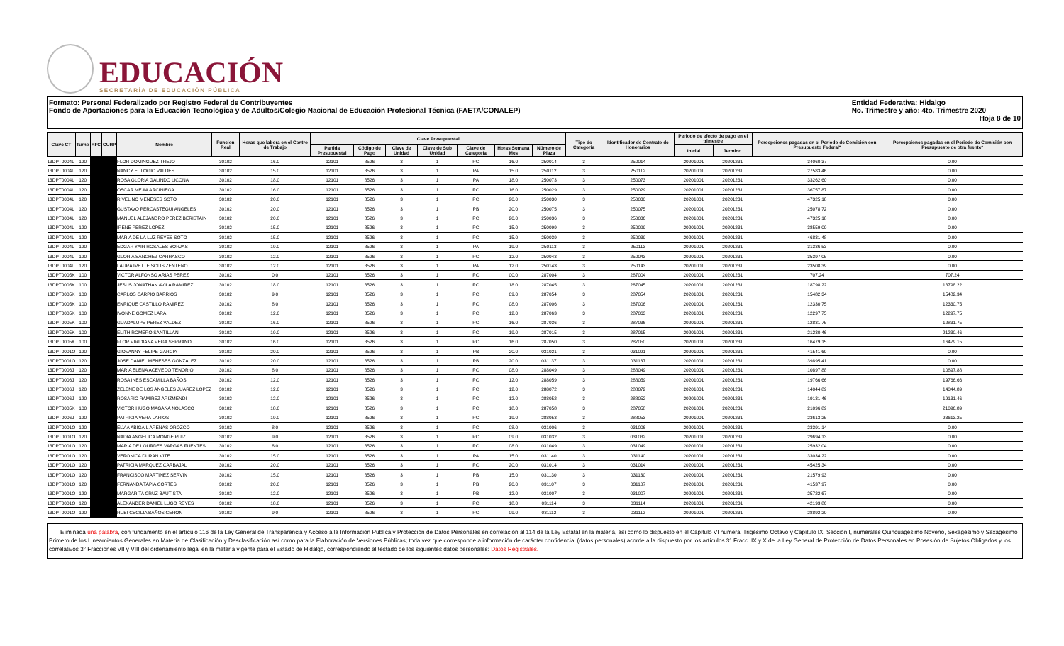EDUCACIÓN
SECRETARÍA DE EDUCACIÓN PÚBLICA
Formato: Personal Federalizado por Registro Federal de Contribuyentes
Fondo de Aportaciones para la Educación Tecnológica y de Adultos/Colegio Nacional de Educación Profesional Técnica (FAETA/CONALEP)
Entidad Federativa: Hidalgo
No. Trimestre y año: 4to. Trimestre 2020
Hoja 8 de 10
| Clave CT | Turno | RFC | CURP | Nombre | Funcion Real | Horas que labora en el Centro de Trabajo | Clave Presupuestal | | | | | | | Tipo de Categoría | Identificador de Contrato de Honorarios | Periodo de efecto de pago en el trimestre | | Percepciones pagadas en el Periodo de Comisión con Presupuesto Federal* | Percepciones pagadas en el Periodo de Comisión con Presupuesto de otra fuente* |
| --- | --- | --- | --- | --- | --- | --- | --- | --- | --- | --- | --- | --- | --- | --- | --- | --- | --- | --- | --- |
| | | | | | | | Partida Presupuestal | Código de Pago | Clave de Unidad | Clave de Sub Unidad | Clave de Categoría | Horas Semana Mes | Número de Plaza | | | Inicial | Termino | | |
| 13DPT0004L | 120 | | | FLOR DOMINGUEZ TREJO | 30102 | 16.0 | 12101 | 8526 | 3 | 1 | PC | 16.0 | 250014 | 3 | 250014 | 20201001 | 20201231 | 34060.37 | 0.00 |
| 13DPT0004L | 120 | | | NANCY EULOGIO VALDES | 30102 | 15.0 | 12101 | 8526 | 3 | 1 | PA | 15.0 | 250112 | 3 | 250112 | 20201001 | 20201231 | 27583.46 | 0.00 |
| 13DPT0004L | 120 | | | ROSA GLORIA GALINDO LICONA | 30102 | 18.0 | 12101 | 8526 | 3 | 1 | PA | 18.0 | 250073 | 3 | 250073 | 20201001 | 20201231 | 33262.60 | 0.00 |
| 13DPT0004L | 120 | | | OSCAR MEJIA ARCINIEGA | 30102 | 16.0 | 12101 | 8526 | 3 | 1 | PC | 16.0 | 250029 | 3 | 250029 | 20201001 | 20201231 | 36757.87 | 0.00 |
| 13DPT0004L | 120 | | | RIVELINO MENESES SOTO | 30102 | 20.0 | 12101 | 8526 | 3 | 1 | PC | 20.0 | 250030 | 3 | 250030 | 20201001 | 20201231 | 47325.18 | 0.00 |
| 13DPT0004L | 120 | | | GUSTAVO PERCASTEGUI ANGELES | 30102 | 20.0 | 12101 | 8526 | 3 | 1 | PB | 20.0 | 250075 | 3 | 250075 | 20201001 | 20201231 | 25078.72 | 0.00 |
| 13DPT0004L | 120 | | | MANUEL ALEJANDRO PEREZ BERISTAIN | 30102 | 20.0 | 12101 | 8526 | 3 | 1 | PC | 20.0 | 250036 | 3 | 250036 | 20201001 | 20201231 | 47325.18 | 0.00 |
| 13DPT0004L | 120 | | | IRENE PEREZ LOPEZ | 30102 | 15.0 | 12101 | 8526 | 3 | 1 | PC | 15.0 | 250099 | 3 | 250099 | 20201001 | 20201231 | 38559.00 | 0.00 |
| 13DPT0004L | 120 | | | MARIA DE LA LUZ REYES SOTO | 30102 | 15.0 | 12101 | 8526 | 3 | 1 | PC | 15.0 | 250039 | 3 | 250039 | 20201001 | 20201231 | 46831.48 | 0.00 |
| 13DPT0004L | 120 | | | EDGAR YAIR ROSALES BORJAS | 30102 | 19.0 | 12101 | 8526 | 3 | 1 | PA | 19.0 | 250113 | 3 | 250113 | 20201001 | 20201231 | 31336.53 | 0.00 |
| 13DPT0004L | 120 | | | GLORIA SANCHEZ CARRASCO | 30102 | 12.0 | 12101 | 8526 | 3 | 1 | PC | 12.0 | 250043 | 3 | 250043 | 20201001 | 20201231 | 35397.05 | 0.00 |
| 13DPT0004L | 120 | | | LAURA IVETTE SOLIS ZENTENO | 30102 | 12.0 | 12101 | 8526 | 3 | 1 | PA | 12.0 | 250143 | 3 | 250143 | 20201001 | 20201231 | 23508.39 | 0.00 |
| 13DPT0005K | 100 | | | VICTOR ALFONSO ARIAS PEREZ | 30102 | 0.0 | 12101 | 8526 | 3 | 1 | PC | 00.0 | 287004 | 3 | 287004 | 20201001 | 20201231 | 707.24 | 707.24 |
| 13DPT0005K | 100 | | | JESUS JONATHAN AVILA RAMIREZ | 30102 | 18.0 | 12101 | 8526 | 3 | 1 | PC | 18.0 | 287045 | 3 | 287045 | 20201001 | 20201231 | 18798.22 | 18798.22 |
| 13DPT0005K | 100 | | | CARLOS CARPIO BARRIOS | 30102 | 9.0 | 12101 | 8526 | 3 | 1 | PC | 09.0 | 287054 | 3 | 287054 | 20201001 | 20201231 | 15482.34 | 15482.34 |
| 13DPT0005K | 100 | | | ENRIQUE CASTILLO RAMIREZ | 30102 | 8.0 | 12101 | 8526 | 3 | 1 | PC | 08.0 | 287006 | 3 | 287006 | 20201001 | 20201231 | 12330.75 | 12330.75 |
| 13DPT0005K | 100 | | | IVONNE GOMEZ LARA | 30102 | 12.0 | 12101 | 8526 | 3 | 1 | PC | 12.0 | 287063 | 3 | 287063 | 20201001 | 20201231 | 12297.75 | 12297.75 |
| 13DPT0005K | 100 | | | GUADALUPE PEREZ VALDEZ | 30102 | 16.0 | 12101 | 8526 | 3 | 1 | PC | 16.0 | 287036 | 3 | 287036 | 20201001 | 20201231 | 12831.75 | 12831.75 |
| 13DPT0005K | 100 | | | ELITH ROMERO SANTILLAN | 30102 | 19.0 | 12101 | 8526 | 3 | 1 | PC | 19.0 | 287015 | 3 | 287015 | 20201001 | 20201231 | 21230.46 | 21230.46 |
| 13DPT0005K | 100 | | | FLOR VIRIDIANA VEGA SERRANO | 30102 | 16.0 | 12101 | 8526 | 3 | 1 | PC | 16.0 | 287050 | 3 | 287050 | 20201001 | 20201231 | 16479.15 | 16479.15 |
| 13DPT0001O | 120 | | | GIOVANNY FELIPE GARCIA | 30102 | 20.0 | 12101 | 8526 | 3 | 1 | PB | 20.0 | 031021 | 3 | 031021 | 20201001 | 20201231 | 41541.69 | 0.00 |
| 13DPT0001O | 120 | | | JOSE DANIEL MENESES GONZALEZ | 30102 | 20.0 | 12101 | 8526 | 3 | 1 | PB | 20.0 | 031137 | 3 | 031137 | 20201001 | 20201231 | 39895.41 | 0.00 |
| 13DPT0006J | 120 | | | MARIA ELENA ACEVEDO TENORIO | 30102 | 8.0 | 12101 | 8526 | 3 | 1 | PC | 08.0 | 288049 | 3 | 288049 | 20201001 | 20201231 | 10897.88 | 10897.88 |
| 13DPT0006J | 120 | | | ROSA INES ESCAMILLA BAÑOS | 30102 | 12.0 | 12101 | 8526 | 3 | 1 | PC | 12.0 | 288059 | 3 | 288059 | 20201001 | 20201231 | 19766.66 | 19766.66 |
| 13DPT0006J | 120 | | | ZELENE DE LOS ANGELES JUAREZ LOPEZ | 30102 | 12.0 | 12101 | 8526 | 3 | 1 | PC | 12.0 | 288072 | 3 | 288072 | 20201001 | 20201231 | 14044.89 | 14044.89 |
| 13DPT0006J | 120 | | | ROSARIO RAMIREZ ARIZMENDI | 30102 | 12.0 | 12101 | 8526 | 3 | 1 | PC | 12.0 | 288052 | 3 | 288052 | 20201001 | 20201231 | 19131.46 | 19131.46 |
| 13DPT0005K | 100 | | | VICTOR HUGO MAGAÑA NOLASCO | 30102 | 18.0 | 12101 | 8526 | 3 | 1 | PC | 18.0 | 287058 | 3 | 287058 | 20201001 | 20201231 | 21096.89 | 21096.89 |
| 13DPT0006J | 120 | | | PATRICIA VERA LARIOS | 30102 | 19.0 | 12101 | 8526 | 3 | 1 | PC | 19.0 | 288053 | 3 | 288053 | 20201001 | 20201231 | 23613.25 | 23613.25 |
| 13DPT0001O | 120 | | | ELVIA ABIGAIL ARENAS OROZCO | 30102 | 8.0 | 12101 | 8526 | 3 | 1 | PC | 08.0 | 031006 | 3 | 031006 | 20201001 | 20201231 | 23391.14 | 0.00 |
| 13DPT0001O | 120 | | | NADIA ANGELICA MONGE RUIZ | 30102 | 9.0 | 12101 | 8526 | 3 | 1 | PC | 09.0 | 031032 | 3 | 031032 | 20201001 | 20201231 | 29694.13 | 0.00 |
| 13DPT0001O | 120 | | | MARIA DE LOURDES VARGAS FUENTES | 30102 | 8.0 | 12101 | 8526 | 3 | 1 | PC | 08.0 | 031049 | 3 | 031049 | 20201001 | 20201231 | 25932.04 | 0.00 |
| 13DPT0001O | 120 | | | VERONICA DURAN VITE | 30102 | 15.0 | 12101 | 8526 | 3 | 1 | PA | 15.0 | 031140 | 3 | 031140 | 20201001 | 20201231 | 33034.22 | 0.00 |
| 13DPT0001O | 120 | | | PATRICIA MARQUEZ CARBAJAL | 30102 | 20.0 | 12101 | 8526 | 3 | 1 | PC | 20.0 | 031014 | 3 | 031014 | 20201001 | 20201231 | 45425.34 | 0.00 |
| 13DPT0001O | 120 | | | FRANCISCO MARTINEZ SERVIN | 30102 | 15.0 | 12101 | 8526 | 3 | 1 | PB | 15.0 | 031130 | 3 | 031130 | 20201001 | 20201231 | 21579.93 | 0.00 |
| 13DPT0001O | 120 | | | FERNANDA TAPIA CORTES | 30102 | 20.0 | 12101 | 8526 | 3 | 1 | PB | 20.0 | 031107 | 3 | 031107 | 20201001 | 20201231 | 41537.97 | 0.00 |
| 13DPT0001O | 120 | | | MARGARITA CRUZ BAUTISTA | 30102 | 12.0 | 12101 | 8526 | 3 | 1 | PB | 12.0 | 031007 | 3 | 031007 | 20201001 | 20201231 | 25722.67 | 0.00 |
| 13DPT0001O | 120 | | | ALEXANDER DANIEL LUGO REYES | 30102 | 18.0 | 12101 | 8526 | 3 | 1 | PC | 18.0 | 031114 | 3 | 031114 | 20201001 | 20201231 | 42193.86 | 0.00 |
| 13DPT0001O | 120 | | | RUBI CECILIA BAÑOS CERON | 30102 | 9.0 | 12101 | 8526 | 3 | 1 | PC | 09.0 | 031112 | 3 | 031112 | 20201001 | 20201231 | 28892.20 | 0.00 |
Eliminada una palabra, con fundamento en el artículo 116 de la Ley General de Transparencia y Acceso a la Información Pública y Protección de Datos Personales en correlación al 114 de la Ley Estatal en la materia, así como lo dispuesto en el Capítulo VI numeral Trigésimo Octavo y Capítulo IX, Sección I, numerales Quincuagésimo Noveno, Sexagésimo y Sexagésimo Primero de los Lineamientos Generales en Materia de Clasificación y Desclasificación así como para la Elaboración de Versiones Públicas; toda vez que corresponde a información de carácter confidencial (datos personales) acorde a la dispuesto por los artículos 3° Fracc. IX y X de la Ley General de Protección de Datos Personales en Posesión de Sujetos Obligados y los correlativos 3° Fracciones VII y VIII del ordenamiento legal en la materia vigente para el Estado de Hidalgo, correspondiendo al testado de los siguientes datos personales: Datos Registrales.